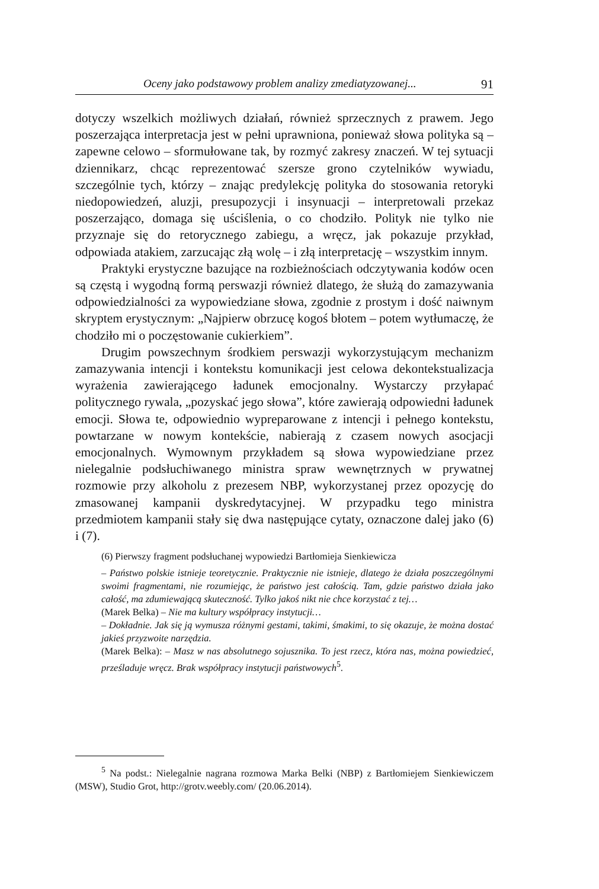Oceny jako podstawowy problem analizy zmediatyzowanej... 91
dotyczy wszelkich możliwych działań, również sprzecznych z prawem. Jego poszerzająca interpretacja jest w pełni uprawniona, ponieważ słowa polityka są – zapewne celowo – sformułowane tak, by rozmyć zakresy znaczeń. W tej sytuacji dziennikarz, chcąc reprezentować szersze grono czytelników wywiadu, szczególnie tych, którzy – znając predylekcję polityka do stosowania retoryki niedopowiedzeń, aluzji, presupozycji i insynuacji – interpretowali przekaz poszerzająco, domaga się uściślenia, o co chodziło. Polityk nie tylko nie przyznaje się do retorycznego zabiegu, a wręcz, jak pokazuje przykład, odpowiada atakiem, zarzucając złą wolę – i złą interpretację – wszystkim innym.
Praktyki erystyczne bazujące na rozbieżnościach odczytywania kodów ocen są częstą i wygodną formą perswazji również dlatego, że służą do zamazywania odpowiedzialności za wypowiedziane słowa, zgodnie z prostym i dość naiwnym skryptem erystycznym: „Najpierw obrzucę kogoś błotem – potem wytłumaczę, że chodziło mi o poczęstowanie cukierkiem”.
Drugim powszechnym środkiem perswazji wykorzystującym mechanizm zamazywania intencji i kontekstu komunikacji jest celowa dekontekstualizacja wyrażenia zawierającego ładunek emocjonalny. Wystarczy przyłapać politycznego rywala, „pozyskać jego słowa”, które zawierają odpowiedni ładunek emocji. Słowa te, odpowiednio wypreparowane z intencji i pełnego kontekstu, powtarzane w nowym kontekście, nabierają z czasem nowych asocjacji emocjonalnych. Wymownym przykładem są słowa wypowiedziane przez nielegalnie podsłuchiwanego ministra spraw wewnętrznych w prywatnej rozmowie przy alkoholu z prezesem NBP, wykorzystanej przez opozycję do zmasowanej kampanii dyskredytacyjnej. W przypadku tego ministra przedmiotem kampanii stały się dwa następujące cytaty, oznaczone dalej jako (6) i (7).
(6) Pierwszy fragment podsłuchanej wypowiedzi Bartłomieja Sienkiewicza
– Państwo polskie istnieje teoretycznie. Praktycznie nie istnieje, dlatego że działa poszczególnymi swoimi fragmentami, nie rozumiejąc, że państwo jest całością. Tam, gdzie państwo działa jako całość, ma zdumiewającą skuteczność. Tylko jakoś nikt nie chce korzystać z tej…
(Marek Belka) – Nie ma kultury współpracy instytucji…
– Dokładnie. Jak się ją wymusza różnymi gestami, takimi, śmakimi, to się okazuje, że można dostać jakieś przyzwoite narzędzia.
(Marek Belka): – Masz w nas absolutnego sojusznika. To jest rzecz, która nas, można powiedzieć, prześladuje wręcz. Brak współpracy instytucji państwowych<sup>5</sup>.
<sup>5</sup> Na podst.: Nielegalnie nagrana rozmowa Marka Belki (NBP) z Bartłomiejem Sienkiewiczem (MSW), Studio Grot, http://grotv.weebly.com/ (20.06.2014).